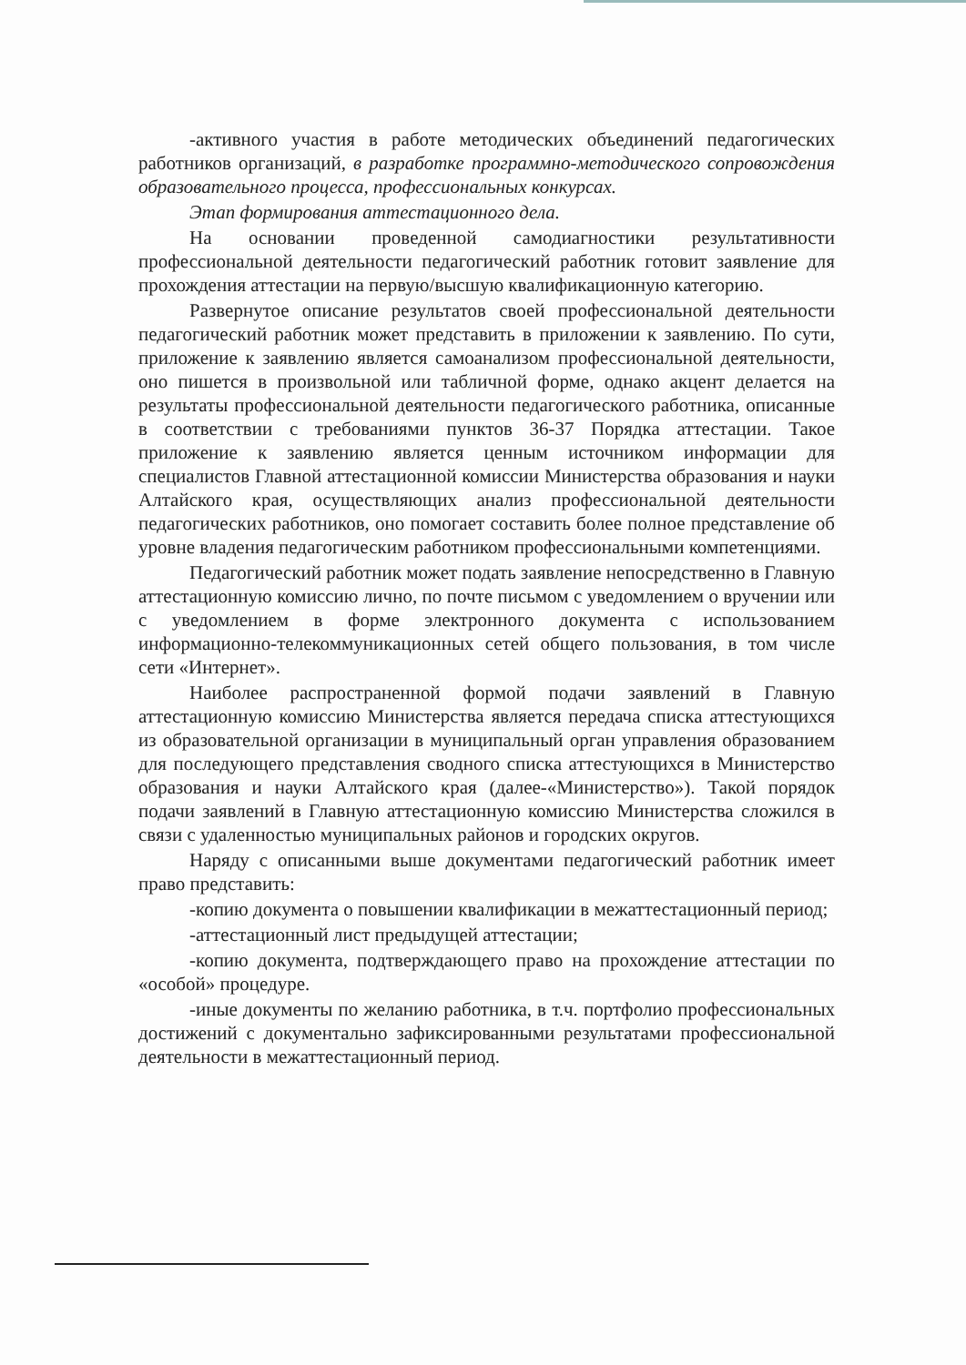-активного участия в работе методических объединений педагогических работников организаций, в разработке программно-методического сопровождения образовательного процесса, профессиональных конкурсах.
Этап формирования аттестационного дела.
На основании проведенной самодиагностики результативности профессиональной деятельности педагогический работник готовит заявление для прохождения аттестации на первую/высшую квалификационную категорию.
Развернутое описание результатов своей профессиональной деятельности педагогический работник может представить в приложении к заявлению. По сути, приложение к заявлению является самоанализом профессиональной деятельности, оно пишется в произвольной или табличной форме, однако акцент делается на результаты профессиональной деятельности педагогического работника, описанные в соответствии с требованиями пунктов 36-37 Порядка аттестации. Такое приложение к заявлению является ценным источником информации для специалистов Главной аттестационной комиссии Министерства образования и науки Алтайского края, осуществляющих анализ профессиональной деятельности педагогических работников, оно помогает составить более полное представление об уровне владения педагогическим работником профессиональными компетенциями.
Педагогический работник может подать заявление непосредственно в Главную аттестационную комиссию лично, по почте письмом с уведомлением о вручении или с уведомлением в форме электронного документа с использованием информационно-телекоммуникационных сетей общего пользования, в том числе сети «Интернет».
Наиболее распространенной формой подачи заявлений в Главную аттестационную комиссию Министерства является передача списка аттестующихся из образовательной организации в муниципальный орган управления образованием для последующего представления сводного списка аттестующихся в Министерство образования и науки Алтайского края (далее-«Министерство»). Такой порядок подачи заявлений в Главную аттестационную комиссию Министерства сложился в связи с удаленностью муниципальных районов и городских округов.
Наряду с описанными выше документами педагогический работник имеет право представить:
-копию документа о повышении квалификации в межаттестационный период;
-аттестационный лист предыдущей аттестации;
-копию документа, подтверждающего право на прохождение аттестации по «особой» процедуре.
-иные документы по желанию работника, в т.ч. портфолио профессиональных достижений с документально зафиксированными результатами профессиональной деятельности в межаттестационный период.